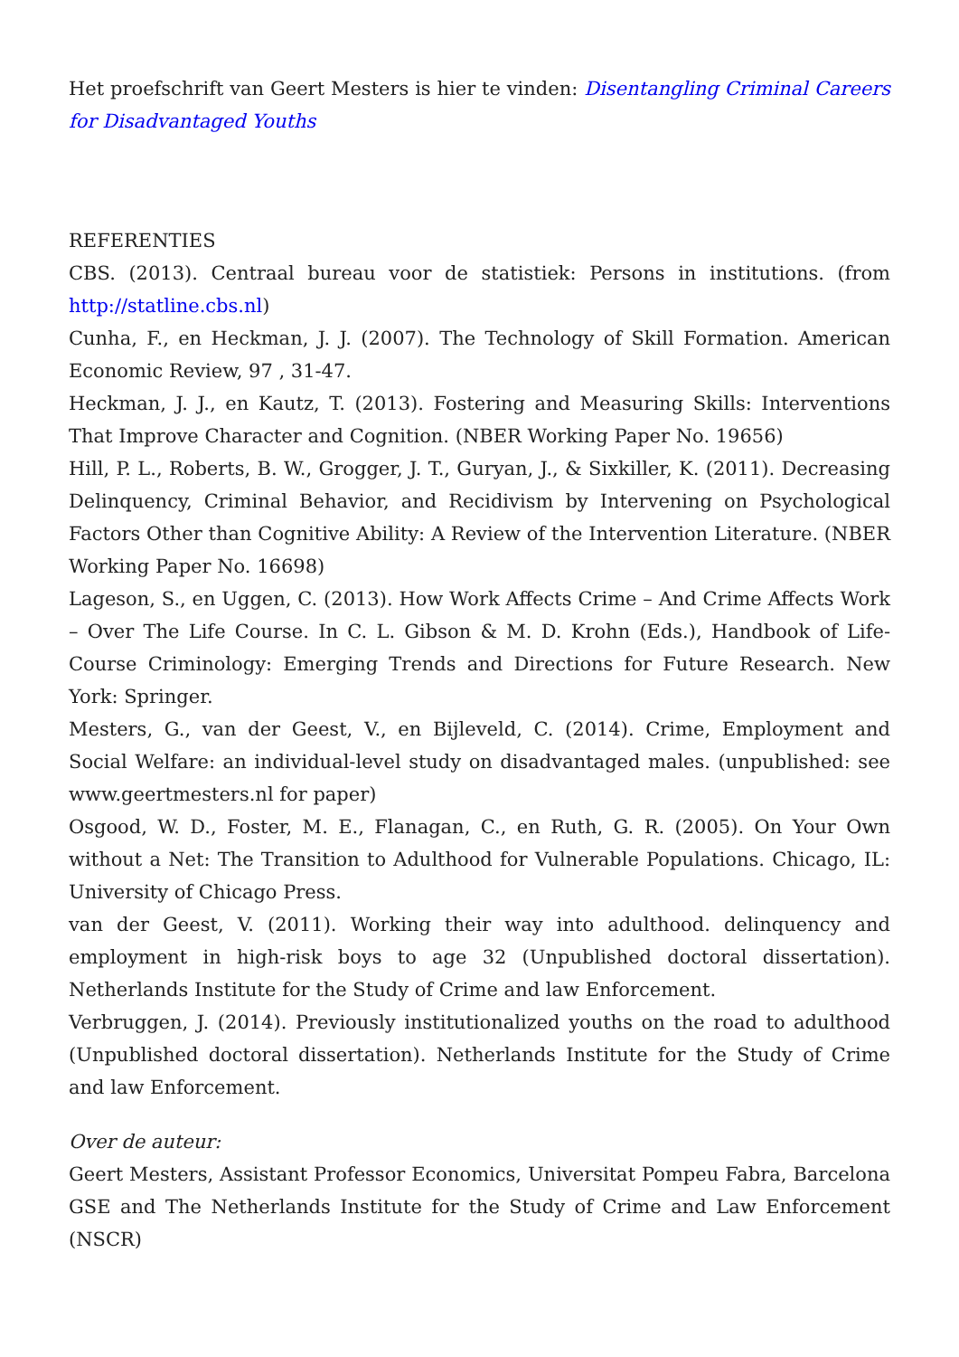Het proefschrift van Geert Mesters is hier te vinden: Disentangling Criminal Careers for Disadvantaged Youths
REFERENTIES
CBS. (2013). Centraal bureau voor de statistiek: Persons in institutions. (from http://statline.cbs.nl)
Cunha, F., en Heckman, J. J. (2007). The Technology of Skill Formation. American Economic Review, 97 , 31-47.
Heckman, J. J., en Kautz, T. (2013). Fostering and Measuring Skills: Interventions That Improve Character and Cognition. (NBER Working Paper No. 19656)
Hill, P. L., Roberts, B. W., Grogger, J. T., Guryan, J., & Sixkiller, K. (2011). Decreasing Delinquency, Criminal Behavior, and Recidivism by Intervening on Psychological Factors Other than Cognitive Ability: A Review of the Intervention Literature. (NBER Working Paper No. 16698)
Lageson, S., en Uggen, C. (2013). How Work Affects Crime – And Crime Affects Work – Over The Life Course. In C. L. Gibson & M. D. Krohn (Eds.), Handbook of Life-Course Criminology: Emerging Trends and Directions for Future Research. New York: Springer.
Mesters, G., van der Geest, V., en Bijleveld, C. (2014). Crime, Employment and Social Welfare: an individual-level study on disadvantaged males. (unpublished: see www.geertmesters.nl for paper)
Osgood, W. D., Foster, M. E., Flanagan, C., en Ruth, G. R. (2005). On Your Own without a Net: The Transition to Adulthood for Vulnerable Populations. Chicago, IL: University of Chicago Press.
van der Geest, V. (2011). Working their way into adulthood. delinquency and employment in high-risk boys to age 32 (Unpublished doctoral dissertation). Netherlands Institute for the Study of Crime and law Enforcement.
Verbruggen, J. (2014). Previously institutionalized youths on the road to adulthood (Unpublished doctoral dissertation). Netherlands Institute for the Study of Crime and law Enforcement.
Over de auteur:
Geert Mesters, Assistant Professor Economics, Universitat Pompeu Fabra, Barcelona GSE and The Netherlands Institute for the Study of Crime and Law Enforcement (NSCR)